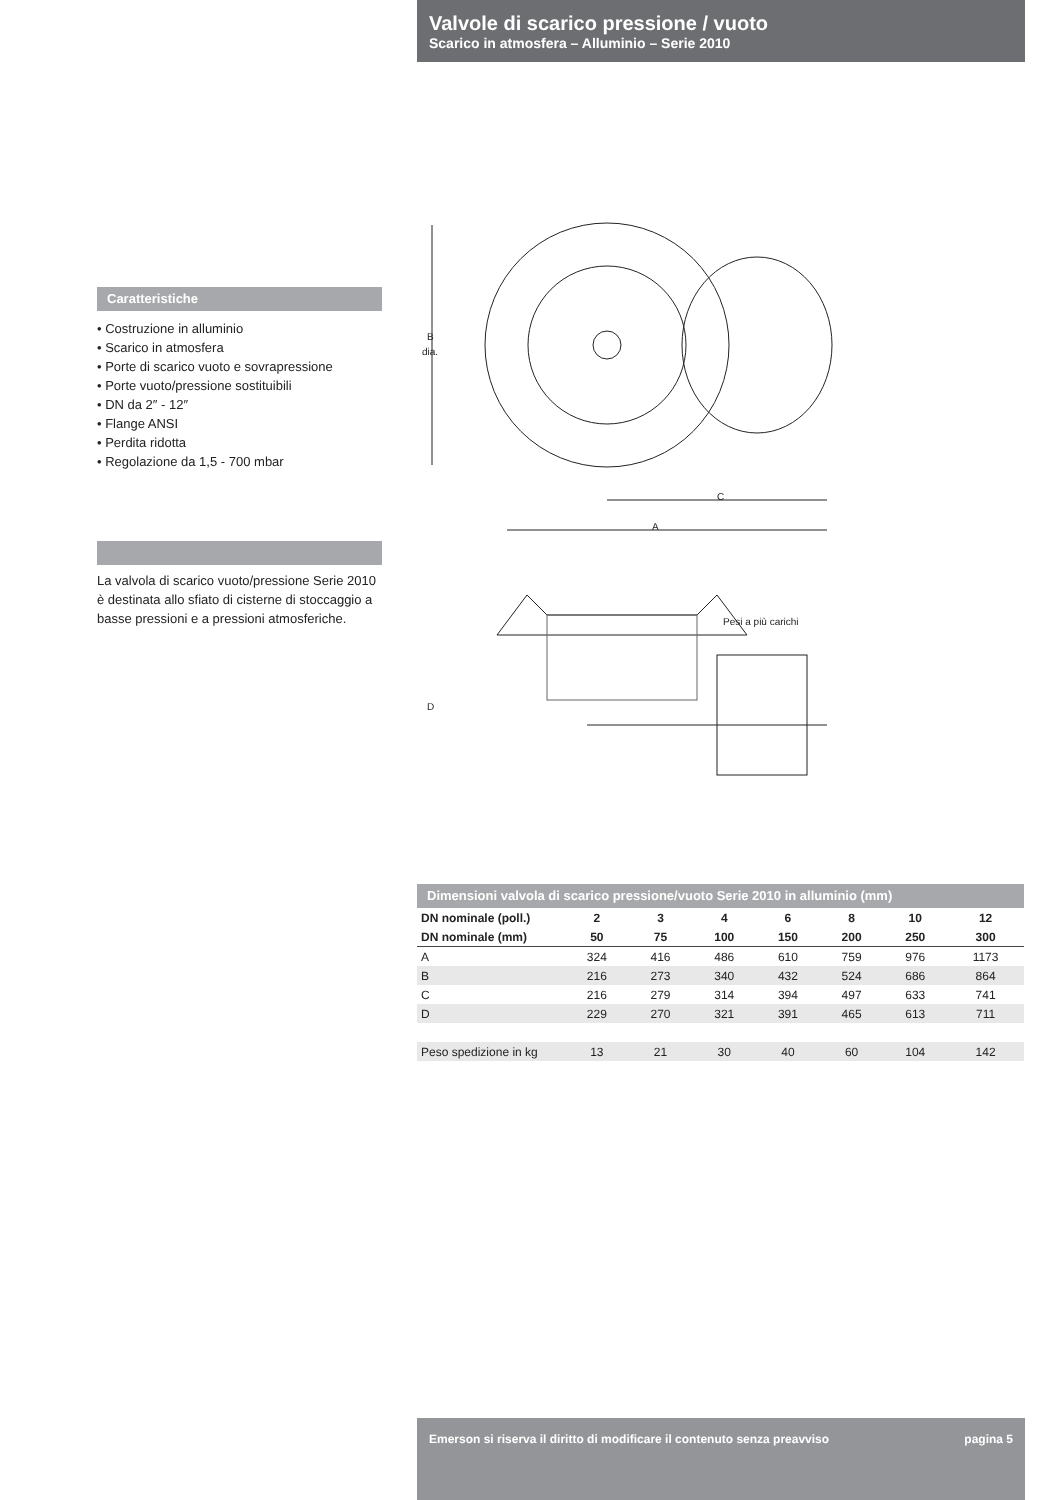Valvole di scarico pressione / vuoto
Scarico in atmosfera – Alluminio – Serie 2010
Caratteristiche
• Costruzione in alluminio
• Scarico in atmosfera
• Porte di scarico vuoto e sovrapressione
• Porte vuoto/pressione sostituibili
• DN da 2″ - 12″
• Flange ANSI
• Perdita ridotta
• Regolazione da 1,5 - 700 mbar
La valvola di scarico vuoto/pressione Serie 2010 è destinata allo sfiato di cisterne di stoccaggio a basse pressioni e a pressioni atmosferiche.
B
dia.
C
A
D
Pesi a più carichi
Dimensioni valvola di scarico pressione/vuoto Serie 2010 in alluminio (mm)
| DN nominale (poll.) | 2 | 3 | 4 | 6 | 8 | 10 | 12 |
| --- | --- | --- | --- | --- | --- | --- | --- |
| DN nominale (mm) | 50 | 75 | 100 | 150 | 200 | 250 | 300 |
| A | 324 | 416 | 486 | 610 | 759 | 976 | 1173 |
| B | 216 | 273 | 340 | 432 | 524 | 686 | 864 |
| C | 216 | 279 | 314 | 394 | 497 | 633 | 741 |
| D | 229 | 270 | 321 | 391 | 465 | 613 | 711 |
| Peso spedizione in kg | 13 | 21 | 30 | 40 | 60 | 104 | 142 |
Emerson si riserva il diritto di modificare il contenuto senza preavviso pagina 5